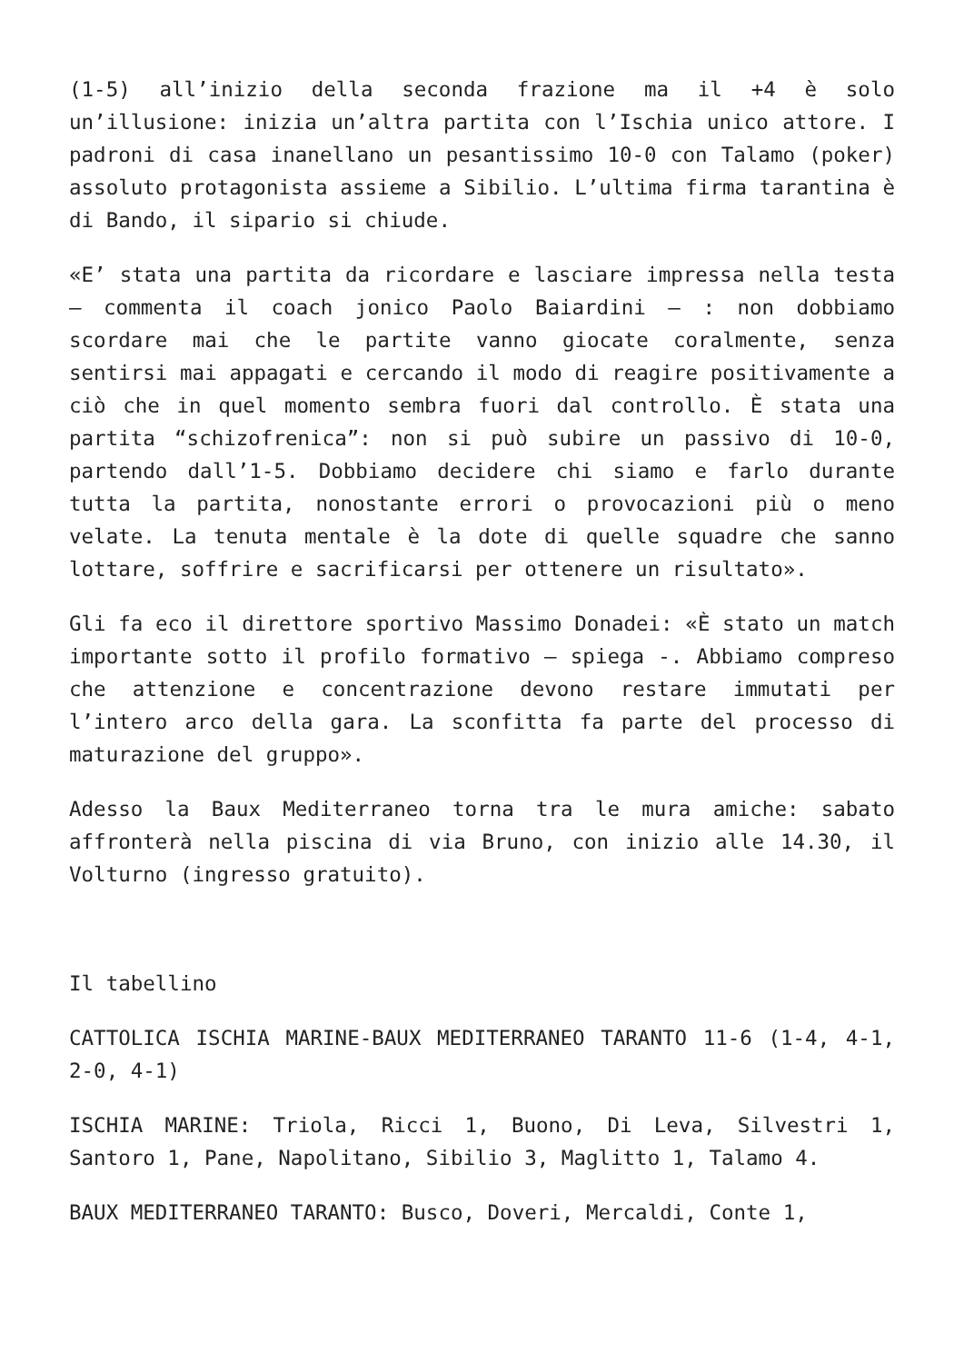(1-5) all’inizio della seconda frazione ma il +4 è solo un’illusione: inizia un’altra partita con l’Ischia unico attore. I padroni di casa inanellano un pesantissimo 10-0 con Talamo (poker) assoluto protagonista assieme a Sibilio. L’ultima firma tarantina è di Bando, il sipario si chiude.
«E’ stata una partita da ricordare e lasciare impressa nella testa – commenta il coach jonico Paolo Baiardini – : non dobbiamo scordare mai che le partite vanno giocate coralmente, senza sentirsi mai appagati e cercando il modo di reagire positivamente a ciò che in quel momento sembra fuori dal controllo. È stata una partita “schizofrenica”: non si può subire un passivo di 10-0, partendo dall’1-5. Dobbiamo decidere chi siamo e farlo durante tutta la partita, nonostante errori o provocazioni più o meno velate. La tenuta mentale è la dote di quelle squadre che sanno lottare, soffrire e sacrificarsi per ottenere un risultato».
Gli fa eco il direttore sportivo Massimo Donadei: «È stato un match importante sotto il profilo formativo – spiega -. Abbiamo compreso che attenzione e concentrazione devono restare immutati per l’intero arco della gara. La sconfitta fa parte del processo di maturazione del gruppo».
Adesso la Baux Mediterraneo torna tra le mura amiche: sabato affronterà nella piscina di via Bruno, con inizio alle 14.30, il Volturno (ingresso gratuito).
Il tabellino
CATTOLICA ISCHIA MARINE-BAUX MEDITERRANEO TARANTO 11-6 (1-4, 4-1, 2-0, 4-1)
ISCHIA MARINE: Triola, Ricci 1, Buono, Di Leva, Silvestri 1, Santoro 1, Pane, Napolitano, Sibilio 3, Maglitto 1, Talamo 4.
BAUX MEDITERRANEO TARANTO: Busco, Doveri, Mercaldi, Conte 1,